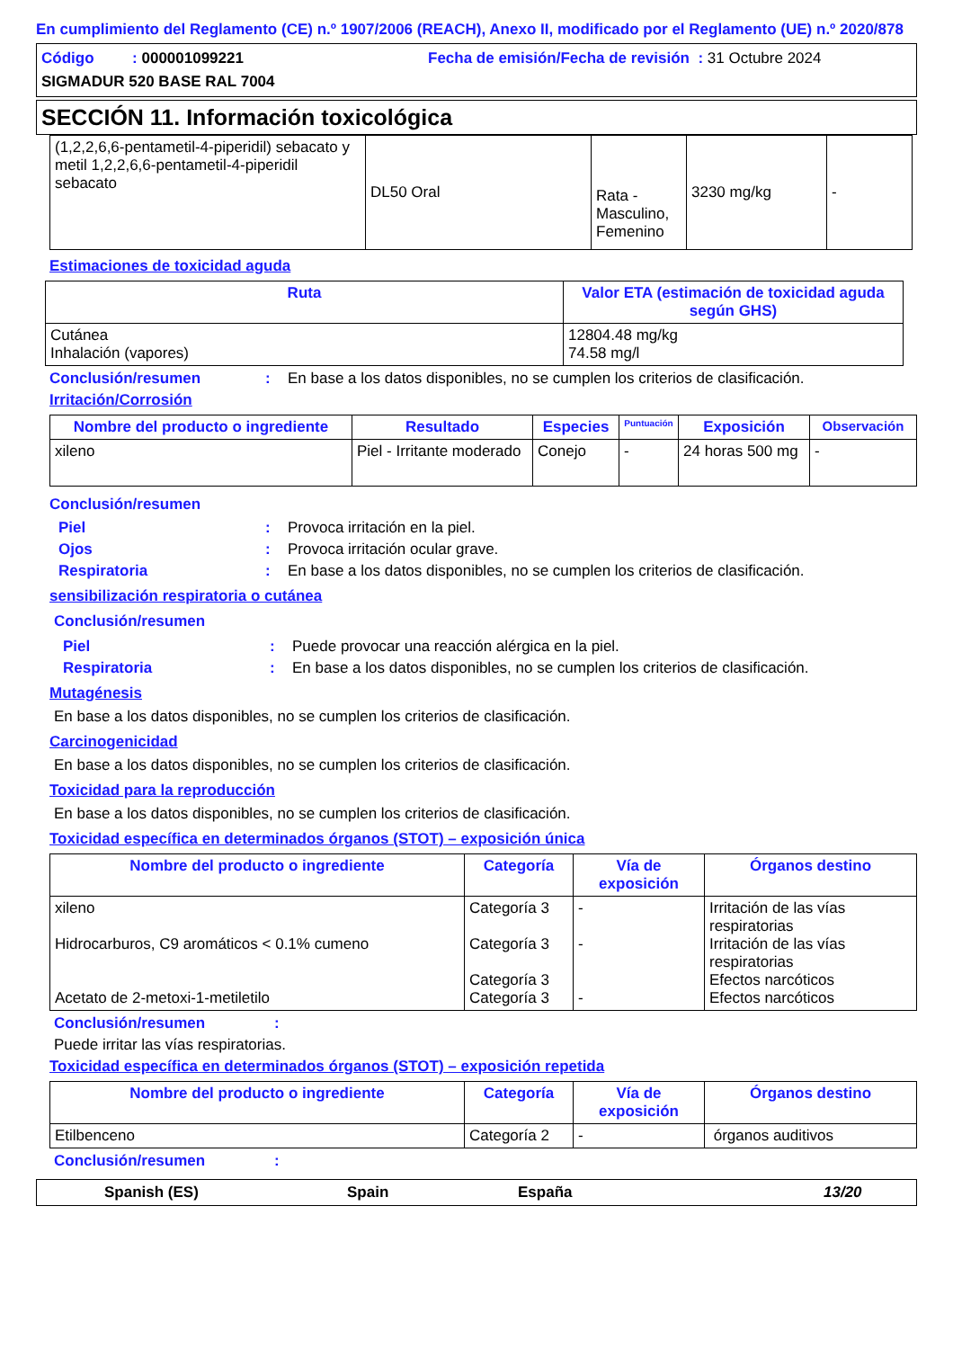En cumplimiento del Reglamento (CE) n.º 1907/2006 (REACH), Anexo II, modificado por el Reglamento (UE) n.º 2020/878
Código : 000001099221
Fecha de emisión/Fecha de revisión : 31 Octubre 2024
SIGMADUR 520 BASE RAL 7004
SECCIÓN 11. Información toxicológica
| (1,2,2,6,6-pentametil-4-piperidil) sebacato y metil 1,2,2,6,6-pentametil-4-piperidil sebacato | DL50 Oral | Rata - Masculino, Femenino | 3230 mg/kg | - |
Estimaciones de toxicidad aguda
| Ruta | Valor ETA (estimación de toxicidad aguda según GHS) |
| --- | --- |
| Cutánea Inhalación (vapores) | 12804.48 mg/kg 74.58 mg/l |
Conclusión/resumen: En base a los datos disponibles, no se cumplen los criterios de clasificación.
Irritación/Corrosión
| Nombre del producto o ingrediente | Resultado | Especies | Puntuación | Exposición | Observación |
| --- | --- | --- | --- | --- | --- |
| xileno | Piel - Irritante moderado | Conejo | - | 24 horas 500 mg | - |
Conclusión/resumen
Piel: Provoca irritación en la piel.
Ojos: Provoca irritación ocular grave.
Respiratoria: En base a los datos disponibles, no se cumplen los criterios de clasificación.
sensibilización respiratoria o cutánea
Conclusión/resumen
Piel: Puede provocar una reacción alérgica en la piel.
Respiratoria: En base a los datos disponibles, no se cumplen los criterios de clasificación.
Mutagénesis
En base a los datos disponibles, no se cumplen los criterios de clasificación.
Carcinogenicidad
En base a los datos disponibles, no se cumplen los criterios de clasificación.
Toxicidad para la reproducción
En base a los datos disponibles, no se cumplen los criterios de clasificación.
Toxicidad específica en determinados órganos (STOT) – exposición única
| Nombre del producto o ingrediente | Categoría | Vía de exposición | Órganos destino |
| --- | --- | --- | --- |
| xileno Hidrocarburos, C9 aromáticos < 0.1% cumeno Acetato de 2-metoxi-1-metiletilo | Categoría 3 Categoría 3 Categoría 3 Categoría 3 | - - - | Irritación de las vías respiratorias Irritación de las vías respiratorias Efectos narcóticos Efectos narcóticos |
Conclusión/resumen:
Puede irritar las vías respiratorias.
Toxicidad específica en determinados órganos (STOT) – exposición repetida
| Nombre del producto o ingrediente | Categoría | Vía de exposición | Órganos destino |
| --- | --- | --- | --- |
| Etilbenceno | Categoría 2 | - | órganos auditivos |
Conclusión/resumen:
Spanish (ES) Spain España 13/20